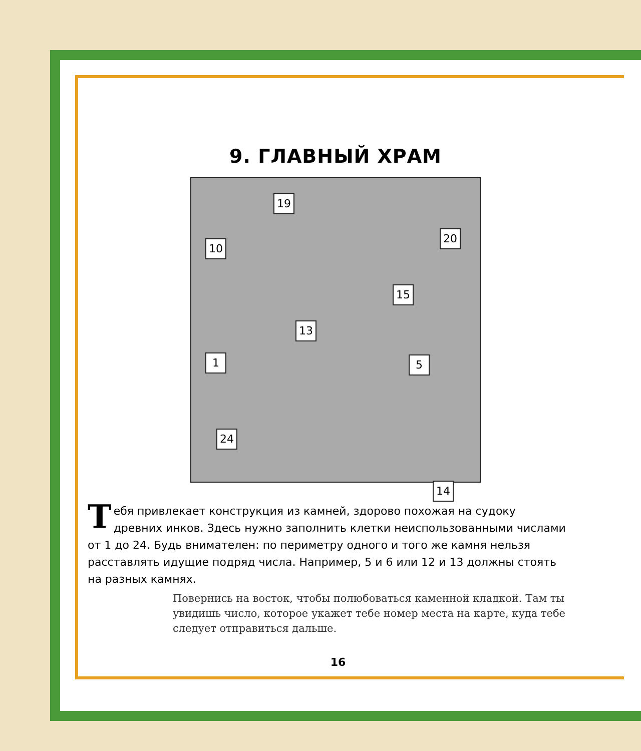9. ГЛАВНЫЙ ХРАМ
19
10
20
15
13
1 5
24
14
Тебя привлекает конструкция из камней, здорово похожая на судоку древних инков. Здесь нужно заполнить клетки неиспользованными числами от 1 до 24. Будь внимателен: по периметру одного и того же камня нельзя расставлять идущие подряд числа. Например, 5 и 6 или 12 и 13 должны стоять на разных камнях.
Повернись на восток, чтобы полюбоваться каменной кладкой. Там ты увидишь число, которое укажет тебе номер места на карте, куда тебе следует отправиться дальше.
16